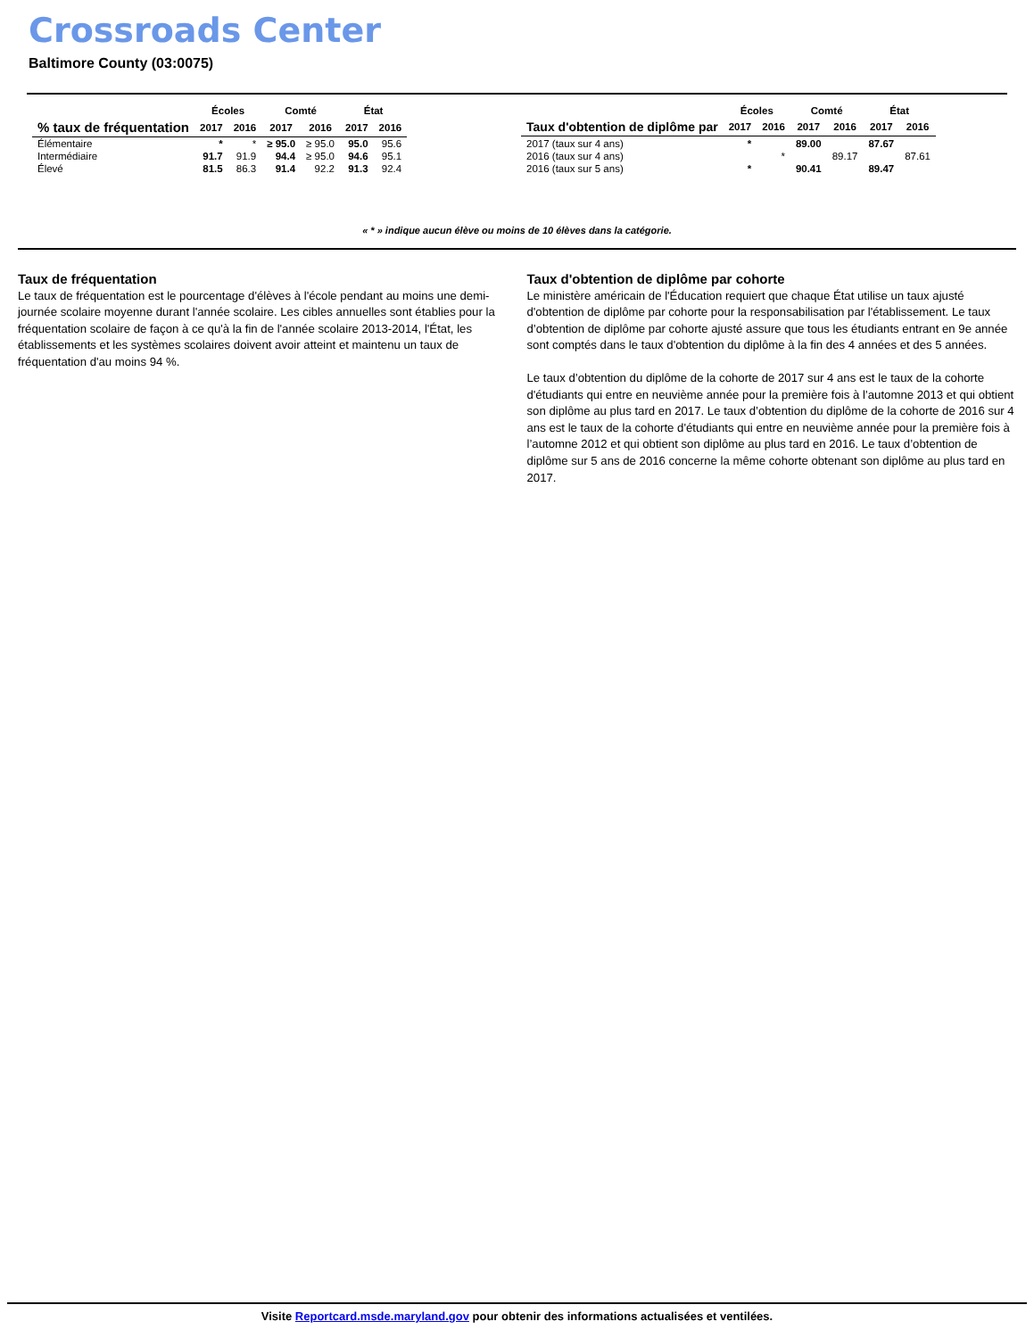Crossroads Center
Baltimore County (03:0075)
| | Écoles | | Comté | | État | |
| --- | --- | --- | --- | --- | --- | --- |
| % taux de fréquentation | 2017 | 2016 | 2017 | 2016 | 2017 | 2016 |
| Élémentaire | * | * | ≥ 95.0 | ≥ 95.0 | 95.0 | 95.6 |
| Intermédiaire | 91.7 | 91.9 | 94.4 | ≥ 95.0 | 94.6 | 95.1 |
| Élevé | 81.5 | 86.3 | 91.4 | 92.2 | 91.3 | 92.4 |
| | Écoles | | Comté | | État | |
| --- | --- | --- | --- | --- | --- | --- |
| Taux d'obtention de diplôme par | 2017 | 2016 | 2017 | 2016 | 2017 | 2016 |
| 2017 (taux sur 4 ans) | * | | 89.00 | | 87.67 | |
| 2016 (taux sur 4 ans) | | * | | 89.17 | | 87.61 |
| 2016 (taux sur 5 ans) | * | | 90.41 | | 89.47 | |
« * » indique aucun élève ou moins de 10 élèves dans la catégorie.
Taux de fréquentation
Le taux de fréquentation est le pourcentage d'élèves à l'école pendant au moins une demi-journée scolaire moyenne durant l'année scolaire. Les cibles annuelles sont établies pour la fréquentation scolaire de façon à ce qu'à la fin de l'année scolaire 2013-2014, l'État, les établissements et les systèmes scolaires doivent avoir atteint et maintenu un taux de fréquentation d'au moins 94 %.
Taux d'obtention de diplôme par cohorte
Le ministère américain de l'Éducation requiert que chaque État utilise un taux ajusté d'obtention de diplôme par cohorte pour la responsabilisation par l'établissement. Le taux d’obtention de diplôme par cohorte ajusté assure que tous les étudiants entrant en 9e année sont comptés dans le taux d'obtention du diplôme à la fin des 4 années et des 5 années.
Le taux d’obtention du diplôme de la cohorte de 2017 sur 4 ans est le taux de la cohorte d'étudiants qui entre en neuvième année pour la première fois à l’automne 2013 et qui obtient son diplôme au plus tard en 2017. Le taux d’obtention du diplôme de la cohorte de 2016 sur 4 ans est le taux de la cohorte d'étudiants qui entre en neuvième année pour la première fois à l’automne 2012 et qui obtient son diplôme au plus tard en 2016. Le taux d’obtention de diplôme sur 5 ans de 2016 concerne la même cohorte obtenant son diplôme au plus tard en 2017.
Visite Reportcard.msde.maryland.gov pour obtenir des informations actualisées et ventilées.